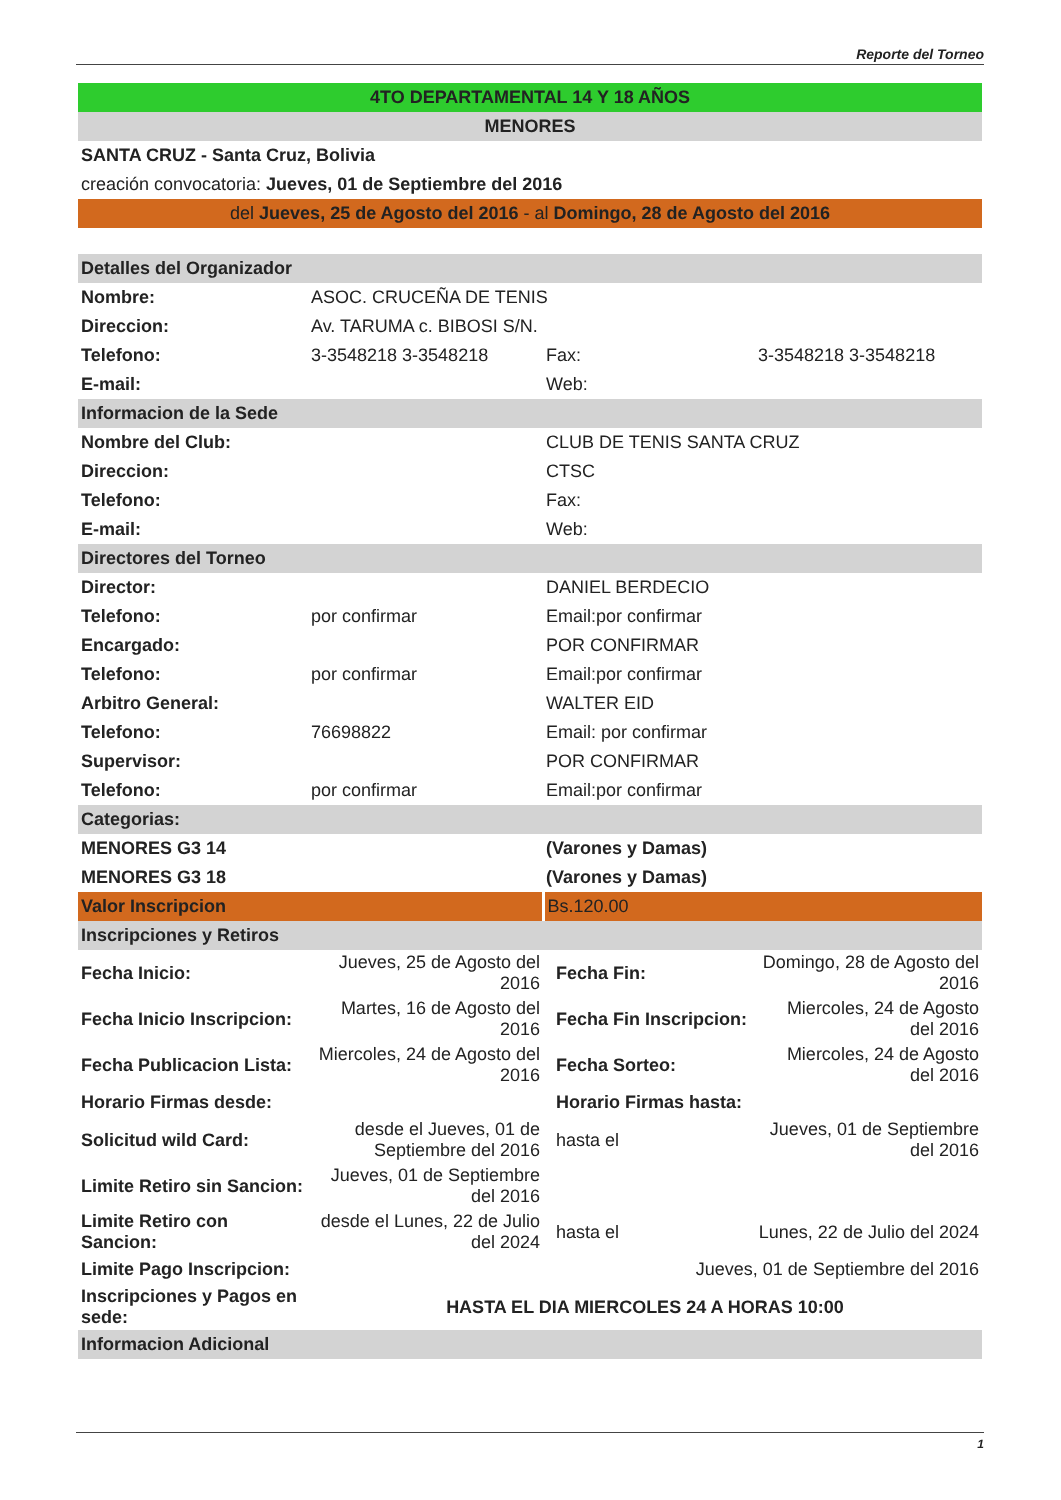Reporte del Torneo
| 4TO DEPARTAMENTAL 14 Y 18 AÑOS | | | |
| MENORES | | | |
| SANTA CRUZ - Santa Cruz, Bolivia | | | |
| creación convocatoria: Jueves, 01 de Septiembre del 2016 | | | |
| del Jueves, 25 de Agosto del 2016 - al Domingo, 28 de Agosto del 2016 | | | |
| Detalles del Organizador | | | |
| Nombre: | ASOC. CRUCEÑA DE TENIS | | |
| Direccion: | Av. TARUMA c. BIBOSI S/N. | | |
| Telefono: | 3-3548218 3-3548218 | Fax: | 3-3548218 3-3548218 |
| E-mail: | | Web: | |
| Informacion de la Sede | | | |
| Nombre del Club: | | CLUB DE TENIS SANTA CRUZ | |
| Direccion: | | CTSC | |
| Telefono: | | Fax: | |
| E-mail: | | Web: | |
| Directores del Torneo | | | |
| Director: | | DANIEL BERDECIO | |
| Telefono: | por confirmar | Email:por confirmar | |
| Encargado: | | POR CONFIRMAR | |
| Telefono: | por confirmar | Email:por confirmar | |
| Arbitro General: | | WALTER EID | |
| Telefono: | 76698822 | Email: por confirmar | |
| Supervisor: | | POR CONFIRMAR | |
| Telefono: | por confirmar | Email:por confirmar | |
| Categorias: | | | |
| MENORES G3 14 | | (Varones y Damas) | |
| MENORES G3 18 | | (Varones y Damas) | |
| Valor Inscripcion | | Bs.120.00 | |
| Inscripciones y Retiros | | | |
| Fecha Inicio: | Jueves, 25 de Agosto del 2016 | Fecha Fin: | Domingo, 28 de Agosto del 2016 |
| Fecha Inicio Inscripcion: | Martes, 16 de Agosto del 2016 | Fecha Fin Inscripcion: | Miercoles, 24 de Agosto del 2016 |
| Fecha Publicacion Lista: | Miercoles, 24 de Agosto del 2016 | Fecha Sorteo: | Miercoles, 24 de Agosto del 2016 |
| Horario Firmas desde: | | Horario Firmas hasta: | |
| Solicitud wild Card: | desde el Jueves, 01 de Septiembre del 2016 | hasta el | Jueves, 01 de Septiembre del 2016 |
| Limite Retiro sin Sancion: | Jueves, 01 de Septiembre del 2016 | | |
| Limite Retiro con Sancion: | desde el Lunes, 22 de Julio del 2024 | hasta el | Lunes, 22 de Julio del 2024 |
| Limite Pago Inscripcion: | Jueves, 01 de Septiembre del 2016 | | |
| Inscripciones y Pagos en sede: | HASTA EL DIA MIERCOLES 24 A HORAS 10:00 | | |
| Informacion Adicional | | | |
1